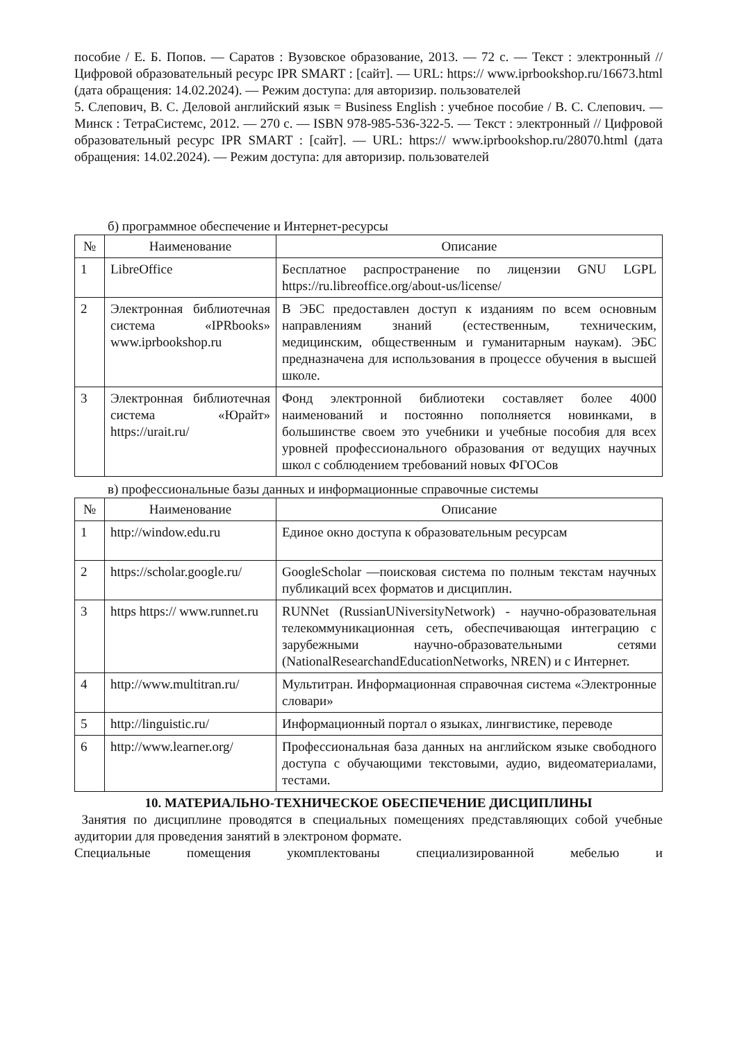пособие / Е. Б. Попов. — Саратов : Вузовское образование, 2013. — 72 с. — Текст : электронный // Цифровой образовательный ресурс IPR SMART : [сайт]. — URL: https:// www.iprbookshop.ru/16673.html (дата обращения: 14.02.2024). — Режим доступа: для авторизир. пользователей
5. Слепович, В. С. Деловой английский язык = Business English : учебное пособие / В. С. Слепович. — Минск : ТетраСистемс, 2012. — 270 с. — ISBN 978-985-536-322-5. — Текст : электронный // Цифровой образовательный ресурс IPR SMART : [сайт]. — URL: https:// www.iprbookshop.ru/28070.html (дата обращения: 14.02.2024). — Режим доступа: для авторизир. пользователей
б) программное обеспечение и Интернет-ресурсы
| № | Наименование | Описание |
| --- | --- | --- |
| 1 | LibreOffice | Бесплатное распространение по лицензии GNU LGPL https://ru.libreoffice.org/about-us/license/ |
| 2 | Электронная библиотечная система «IPRbooks» www.iprbookshop.ru | В ЭБС предоставлен доступ к изданиям по всем основным направлениям знаний (естественным, техническим, медицинским, общественным и гуманитарным наукам). ЭБС предназначена для использования в процессе обучения в высшей школе. |
| 3 | Электронная библиотечная система «Юрайт» https://urait.ru/ | Фонд электронной библиотеки составляет более 4000 наименований и постоянно пополняется новинками, в большинстве своем это учебники и учебные пособия для всех уровней профессионального образования от ведущих научных школ с соблюдением требований новых ФГОСов |
в) профессиональные базы данных и информационные справочные системы
| № | Наименование | Описание |
| --- | --- | --- |
| 1 | http://window.edu.ru | Единое окно доступа к образовательным ресурсам |
| 2 | https://scholar.google.ru/ | GoogleScholar —поисковая система по полным текстам научных публикаций всех форматов и дисциплин. |
| 3 | https https:// www.runnet.ru | RUNNet (RussianUNiversityNetwork) - научно-образовательная телекоммуникационная сеть, обеспечивающая интеграцию с зарубежными научно-образовательными сетями (NationalResearchandEducationNetworks, NREN) и с Интернет. |
| 4 | http://www.multitran.ru/ | Мультитран. Информационная справочная система «Электронные словари» |
| 5 | http://linguistic.ru/ | Информационный портал о языках, лингвистике, переводе |
| 6 | http://www.learner.org/ | Профессиональная база данных на английском языке свободного доступа с обучающими текстовыми, аудио, видеоматериалами, тестами. |
10. МАТЕРИАЛЬНО-ТЕХНИЧЕСКОЕ ОБЕСПЕЧЕНИЕ ДИСЦИПЛИНЫ
Занятия по дисциплине проводятся в специальных помещениях представляющих собой учебные аудитории для проведения занятий в электроном формате.
Специальные помещения укомплектованы специализированной мебелью и